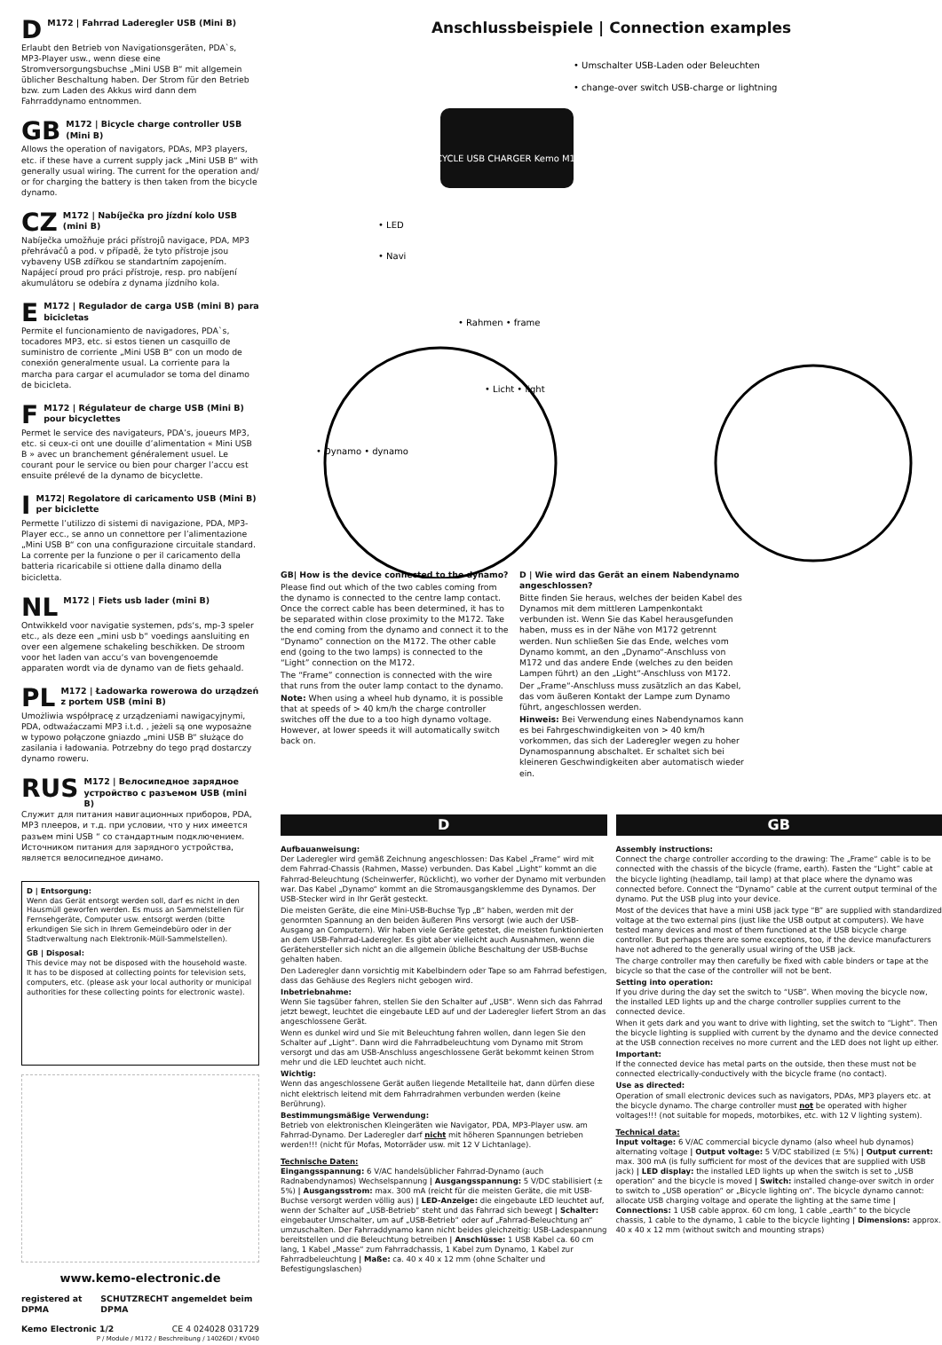D M172 | Fahrrad Laderegler USB (Mini B)
Erlaubt den Betrieb von Navigationsgeräten, PDA`s, MP3-Player usw., wenn diese eine Stromversorgungsbuchse „Mini USB B“ mit allgemein üblicher Beschaltung haben. Der Strom für den Betrieb bzw. zum Laden des Akkus wird dann dem Fahrraddynamo entnommen.
GB M172 | Bicycle charge controller USB (Mini B)
Allows the operation of navigators, PDAs, MP3 players, etc. if these have a current supply jack „Mini USB B“ with generally usual wiring. The current for the operation and/ or for charging the battery is then taken from the bicycle dynamo.
CZ M172 | Nabíječka pro jízdní kolo USB (mini B)
Nabíječka umožňuje práci přístrojů navigace, PDA, MP3 přehrávačů a pod. v případě, že tyto přístroje jsou vybaveny USB zdířkou se standartním zapojením. Napájecí proud pro práci přístroje, resp. pro nabíjení akumulátoru se odebíra z dynama jízdního kola.
E M172 | Regulador de carga USB (mini B) para bicicletas
Permite el funcionamiento de navigadores, PDA`s, tocadores MP3, etc. si estos tienen un casquillo de suministro de corriente „Mini USB B“ con un modo de conexión generalmente usual. La corriente para la marcha para cargar el acumulador se toma del dinamo de bicicleta.
F M172 | Régulateur de charge USB (Mini B) pour bicyclettes
Permet le service des navigateurs, PDA’s, joueurs MP3, etc. si ceux-ci ont une douille d’alimentation « Mini USB B » avec un branchement généralement usuel. Le courant pour le service ou bien pour charger l’accu est ensuite prélevé de la dynamo de bicyclette.
I M172| Regolatore di caricamento USB (Mini B) per biciclette
Permette l’utilizzo di sistemi di navigazione, PDA, MP3-Player ecc., se anno un connettore per l’alimentazione „Mini USB B“ con una configurazione circuitale standard. La corrente per la funzione o per il caricamento della batteria ricaricabile si ottiene dalla dinamo della bicicletta.
NL M172 | Fiets usb lader (mini B)
Ontwikkeld voor navigatie systemen, pds‘s, mp-3 speler etc., als deze een „mini usb b“ voedings aansluiting en over een algemene schakeling beschikken. De stroom voor het laden van accu‘s van bovengenoemde apparaten wordt via de dynamo van de fiets gehaald.
PL M172 | Ładowarka rowerowa do urządzeń z portem USB (mini B)
Umożliwia współpracę z urządzeniami nawigacyjnymi, PDA, odtwaźaczami MP3 i.t.d. , jeżeli są one wyposażne w typowo połączone gniazdo „mini USB B“ służące do zasilania i ładowania. Potrzebny do tego prąd dostarczy dynamo roweru.
RUS M172 | Велосипедное зарядное устройство с разъемом USB (mini B)
Служит для питания навигационных приборов, PDA, MP3 плееров, и т.д. при условии, что у них имеется разъем mini USB “ со стандартным подключением. Источником питания для зарядного устройства, является велосипедное динамо.
D | Entsorgung:
Wenn das Gerät entsorgt werden soll, darf es nicht in den Hausmüll geworfen werden. Es muss an Sammelstellen für Fernsehgeräte, Computer usw. entsorgt werden (bitte erkundigen Sie sich in Ihrem Gemeindebüro oder in der Stadtverwaltung nach Elektronik-Müll-Sammelstellen).
GB | Disposal:
This device may not be disposed with the household waste. It has to be disposed at collecting points for television sets, computers, etc. (please ask your local authority or municipal authorities for these collecting points for electronic waste).
www.kemo-electronic.de
registered at DPMA SCHUTZRECHT angemeldet beim DPMA
Kemo Electronic 1/2 CE 4 024028 031729
P / Module / M172 / Beschreibung / 14026DI / KV040
Anschlussbeispiele | Connection examples
BICYCLE USB CHARGER Kemo M172
• Umschalter USB-Laden oder Beleuchten
• change-over switch USB-charge or lightning
• LED
• Navi
• Rahmen • frame
• Licht • light
• Dynamo • dynamo
GB| How is the device connected to the dynamo?
Please find out which of the two cables coming from the dynamo is connected to the centre lamp contact. Once the correct cable has been determined, it has to be separated within close proximity to the M172. Take the end coming from the dynamo and connect it to the “Dynamo” connection on the M172. The other cable end (going to the two lamps) is connected to the “Light” connection on the M172.
The “Frame” connection is connected with the wire that runs from the outer lamp contact to the dynamo.
Note: When using a wheel hub dynamo, it is possible that at speeds of > 40 km/h the charge controller switches off the due to a too high dynamo voltage. However, at lower speeds it will automatically switch back on.
D | Wie wird das Gerät an einem Nabendynamo angeschlossen?
Bitte finden Sie heraus, welches der beiden Kabel des Dynamos mit dem mittleren Lampenkontakt verbunden ist. Wenn Sie das Kabel herausgefunden haben, muss es in der Nähe von M172 getrennt werden. Nun schließen Sie das Ende, welches vom Dynamo kommt, an den „Dynamo“-Anschluss von M172 und das andere Ende (welches zu den beiden Lampen führt) an den „Light“-Anschluss von M172.
Der „Frame“-Anschluss muss zusätzlich an das Kabel, das vom äußeren Kontakt der Lampe zum Dynamo führt, angeschlossen werden.
Hinweis: Bei Verwendung eines Nabendynamos kann es bei Fahrgeschwindigkeiten von > 40 km/h vorkommen, das sich der Laderegler wegen zu hoher Dynamospannung abschaltet. Er schaltet sich bei kleineren Geschwindigkeiten aber automatisch wieder ein.
D
Aufbauanweisung:
Der Laderegler wird gemäß Zeichnung angeschlossen: Das Kabel „Frame“ wird mit dem Fahrrad-Chassis (Rahmen, Masse) verbunden. Das Kabel „Light“ kommt an die Fahrrad-Beleuchtung (Scheinwerfer, Rücklicht), wo vorher der Dynamo mit verbunden war. Das Kabel „Dynamo“ kommt an die Stromausgangsklemme des Dynamos. Der USB-Stecker wird in Ihr Gerät gesteckt.
Die meisten Geräte, die eine Mini-USB-Buchse Typ „B“ haben, werden mit der genormten Spannung an den beiden äußeren Pins versorgt (wie auch der USB-Ausgang an Computern). Wir haben viele Geräte getestet, die meisten funktionierten an dem USB-Fahrrad-Laderegler. Es gibt aber vielleicht auch Ausnahmen, wenn die Gerätehersteller sich nicht an die allgemein übliche Beschaltung der USB-Buchse gehalten haben.
Den Laderegler dann vorsichtig mit Kabelbindern oder Tape so am Fahrrad befestigen, dass das Gehäuse des Reglers nicht gebogen wird.
Inbetriebnahme:
Wenn Sie tagsüber fahren, stellen Sie den Schalter auf „USB“. Wenn sich das Fahrrad jetzt bewegt, leuchtet die eingebaute LED auf und der Laderegler liefert Strom an das angeschlossene Gerät.
Wenn es dunkel wird und Sie mit Beleuchtung fahren wollen, dann legen Sie den Schalter auf „Light“. Dann wird die Fahrradbeleuchtung vom Dynamo mit Strom versorgt und das am USB-Anschluss angeschlossene Gerät bekommt keinen Strom mehr und die LED leuchtet auch nicht.
Wichtig:
Wenn das angeschlossene Gerät außen liegende Metallteile hat, dann dürfen diese nicht elektrisch leitend mit dem Fahrradrahmen verbunden werden (keine Berührung).
Bestimmungsmäßige Verwendung:
Betrieb von elektronischen Kleingeräten wie Navigator, PDA, MP3-Player usw. am Fahrrad-Dynamo. Der Laderegler darf nicht mit höheren Spannungen betrieben werden!!! (nicht für Mofas, Motorräder usw. mit 12 V Lichtanlage).
Technische Daten:
Eingangsspannung: 6 V/AC handelsüblicher Fahrrad-Dynamo (auch Radnabendynamos) Wechselspannung | Ausgangsspannung: 5 V/DC stabilisiert (± 5%) | Ausgangsstrom: max. 300 mA (reicht für die meisten Geräte, die mit USB-Buchse versorgt werden völlig aus) | LED-Anzeige: die eingebaute LED leuchtet auf, wenn der Schalter auf „USB-Betrieb“ steht und das Fahrrad sich bewegt | Schalter: eingebauter Umschalter, um auf „USB-Betrieb“ oder auf „Fahrrad-Beleuchtung an“ umzuschalten. Der Fahrraddynamo kann nicht beides gleichzeitig: USB-Ladespannung bereitstellen und die Beleuchtung betreiben | Anschlüsse: 1 USB Kabel ca. 60 cm lang, 1 Kabel „Masse“ zum Fahrradchassis, 1 Kabel zum Dynamo, 1 Kabel zur Fahrradbeleuchtung | Maße: ca. 40 x 40 x 12 mm (ohne Schalter und Befestigungslaschen)
GB
Assembly instructions:
Connect the charge controller according to the drawing: The „Frame“ cable is to be connected with the chassis of the bicycle (frame, earth). Fasten the “Light” cable at the bicycle lighting (headlamp, tail lamp) at that place where the dynamo was connected before. Connect the “Dynamo” cable at the current output terminal of the dynamo. Put the USB plug into your device.
Most of the devices that have a mini USB jack type “B” are supplied with standardized voltage at the two external pins (just like the USB output at computers). We have tested many devices and most of them functioned at the USB bicycle charge controller. But perhaps there are some exceptions, too, if the device manufacturers have not adhered to the generally usual wiring of the USB jack.
The charge controller may then carefully be fixed with cable binders or tape at the bicycle so that the case of the controller will not be bent.
Setting into operation:
If you drive during the day set the switch to “USB”. When moving the bicycle now, the installed LED lights up and the charge controller supplies current to the connected device.
When it gets dark and you want to drive with lighting, set the switch to “Light”. Then the bicycle lighting is supplied with current by the dynamo and the device connected at the USB connection receives no more current and the LED does not light up either.
Important:
If the connected device has metal parts on the outside, then these must not be connected electrically-conductively with the bicycle frame (no contact).
Use as directed:
Operation of small electronic devices such as navigators, PDAs, MP3 players etc. at the bicycle dynamo. The charge controller must not be operated with higher voltages!!! (not suitable for mopeds, motorbikes, etc. with 12 V lighting system).
Technical data:
Input voltage: 6 V/AC commercial bicycle dynamo (also wheel hub dynamos) alternating voltage | Output voltage: 5 V/DC stabilized (± 5%) | Output current: max. 300 mA (is fully sufficient for most of the devices that are supplied with USB jack) | LED display: the installed LED lights up when the switch is set to „USB operation“ and the bicycle is moved | Switch: installed change-over switch in order to switch to „USB operation“ or „Bicycle lighting on“. The bicycle dynamo cannot: allocate USB charging voltage and operate the lighting at the same time | Connections: 1 USB cable approx. 60 cm long, 1 cable „earth“ to the bicycle chassis, 1 cable to the dynamo, 1 cable to the bicycle lighting | Dimensions: approx. 40 x 40 x 12 mm (without switch and mounting straps)